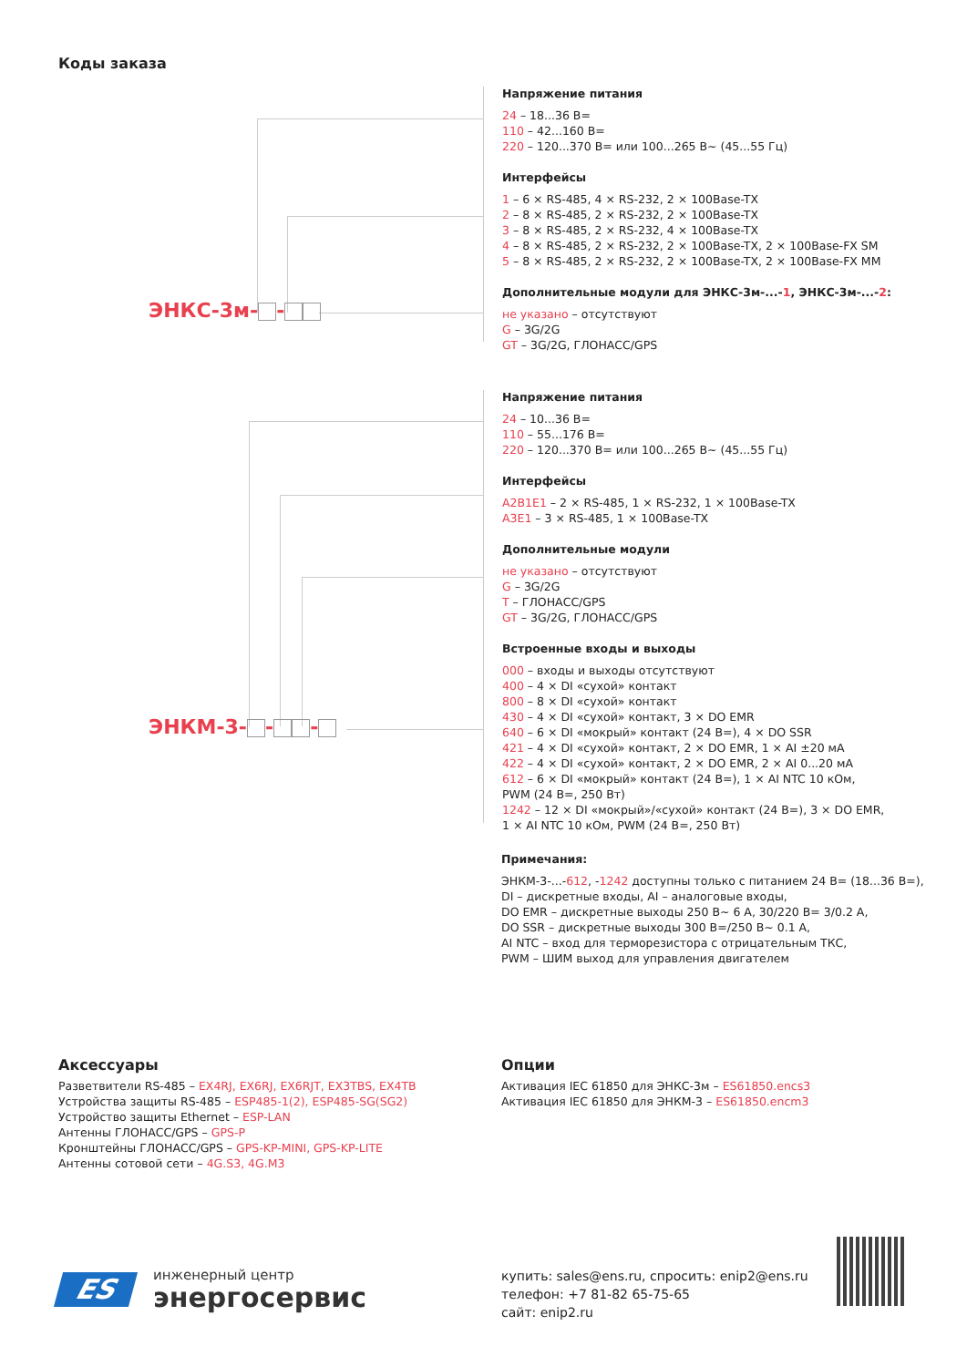Коды заказа
ЭНКС-3м- -
Напряжение питания
24 – 18...36 В=
110 – 42...160 В=
220 – 120...370 В= или 100...265 В~ (45...55 Гц)
Интерфейсы
1 – 6 × RS-485, 4 × RS-232, 2 × 100Base-TX
2 – 8 × RS-485, 2 × RS-232, 2 × 100Base-TX
3 – 8 × RS-485, 2 × RS-232, 4 × 100Base-TX
4 – 8 × RS-485, 2 × RS-232, 2 × 100Base-TX, 2 × 100Base-FX SM
5 – 8 × RS-485, 2 × RS-232, 2 × 100Base-TX, 2 × 100Base-FX MM
Дополнительные модули для ЭНКС-3м-...-1, ЭНКС-3м-...-2:
не указано – отсутствуют
G – 3G/2G
GT – 3G/2G, ГЛОНАСС/GPS
ЭНКМ-3- - -
Напряжение питания
24 – 10...36 В=
110 – 55...176 В=
220 – 120...370 В= или 100...265 В~ (45...55 Гц)
Интерфейсы
A2B1E1 – 2 × RS-485, 1 × RS-232, 1 × 100Base-TX
A3E1 – 3 × RS-485, 1 × 100Base-TX
Дополнительные модули
не указано – отсутствуют
G – 3G/2G
T – ГЛОНАСС/GPS
GT – 3G/2G, ГЛОНАСС/GPS
Встроенные входы и выходы
000 – входы и выходы отсутствуют
400 – 4 × DI «сухой» контакт
800 – 8 × DI «сухой» контакт
430 – 4 × DI «сухой» контакт, 3 × DO EMR
640 – 6 × DI «мокрый» контакт (24 В=), 4 × DO SSR
421 – 4 × DI «сухой» контакт, 2 × DO EMR, 1 × AI ±20 мА
422 – 4 × DI «сухой» контакт, 2 × DO EMR, 2 × AI 0...20 мА
612 – 6 × DI «мокрый» контакт (24 В=), 1 × AI NTC 10 кОм,
PWM (24 В=, 250 Вт)
1242 – 12 × DI «мокрый»/«сухой» контакт (24 В=), 3 × DO EMR,
1 × AI NTC 10 кОм, PWM (24 В=, 250 Вт)
Примечания:
ЭНКМ-3-...-612, -1242 доступны только с питанием 24 В= (18...36 В=),
DI – дискретные входы, AI – аналоговые входы,
DO EMR – дискретные выходы 250 В~ 6 А, 30/220 В= 3/0.2 А,
DO SSR – дискретные выходы 300 В=/250 В~ 0.1 А,
AI NTC – вход для терморезистора с отрицательным ТКС,
PWM – ШИМ выход для управления двигателем
Аксессуары
Разветвители RS-485 – EX4RJ, EX6RJ, EX6RJT, EX3TBS, EX4TB
Устройства защиты RS-485 – ESP485-1(2), ESP485-SG(SG2)
Устройство защиты Ethernet – ESP-LAN
Антенны ГЛОНАСС/GPS – GPS-P
Кронштейны ГЛОНАСС/GPS – GPS-KP-MINI, GPS-KP-LITE
Антенны сотовой сети – 4G.S3, 4G.M3
Опции
Активация IEC 61850 для ЭНКС-3м – ES61850.encs3
Активация IEC 61850 для ЭНКМ-3 – ES61850.encm3
ES
инженерный центр
энергосервис
купить: sales@ens.ru, спросить: enip2@ens.ru
телефон: +7 81-82 65-75-65
сайт: enip2.ru